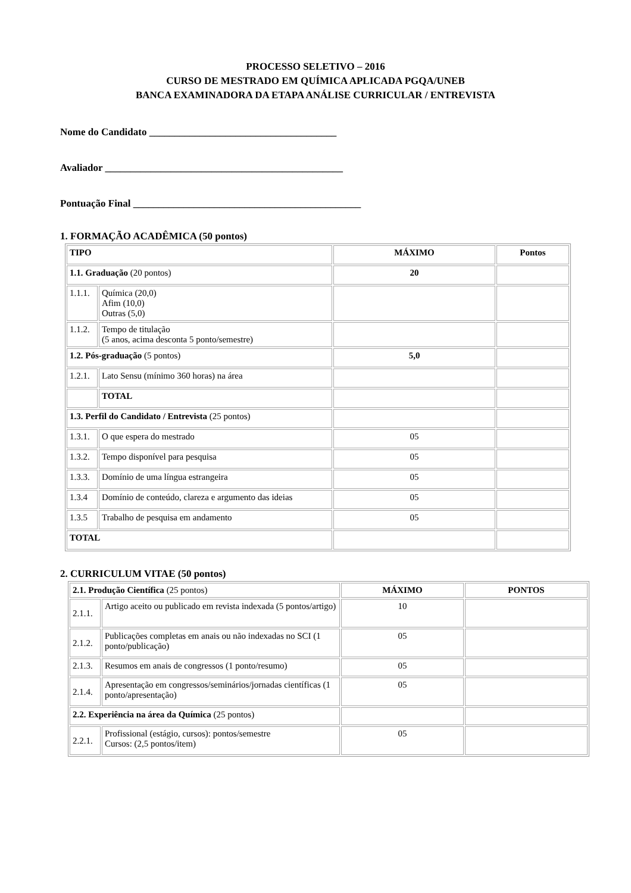PROCESSO SELETIVO – 2016
CURSO DE MESTRADO EM QUÍMICA APLICADA PGQA/UNEB
BANCA EXAMINADORA DA ETAPA ANÁLISE CURRICULAR / ENTREVISTA
Nome do Candidato _____________________________________
Avaliador _______________________________________________
Pontuação Final _____________________________________________
1. FORMAÇÃO ACADÊMICA (50 pontos)
| TIPO | | MÁXIMO | Pontos |
| --- | --- | --- | --- |
| 1.1. Graduação (20 pontos) | | 20 | |
| 1.1.1. | Química (20,0) Afim (10,0) Outras (5,0) | | |
| 1.1.2. | Tempo de titulação (5 anos, acima desconta 5 ponto/semestre) | | |
| 1.2. Pós-graduação (5 pontos) | | 5,0 | |
| 1.2.1. | Lato Sensu (mínimo 360 horas) na área | | |
| | TOTAL | | |
| 1.3. Perfil do Candidato / Entrevista (25 pontos) | | | |
| 1.3.1. | O que espera do mestrado | 05 | |
| 1.3.2. | Tempo disponível para pesquisa | 05 | |
| 1.3.3. | Domínio de uma língua estrangeira | 05 | |
| 1.3.4 | Domínio de conteúdo, clareza e argumento das ideias | 05 | |
| 1.3.5 | Trabalho de pesquisa em andamento | 05 | |
| TOTAL | | | |
2. CURRICULUM VITAE (50 pontos)
| 2.1. Produção Científica (25 pontos) | | MÁXIMO | PONTOS |
| --- | --- | --- | --- |
| 2.1.1. | Artigo aceito ou publicado em revista indexada (5 pontos/artigo) | 10 | |
| 2.1.2. | Publicações completas em anais ou não indexadas no SCI (1 ponto/publicação) | 05 | |
| 2.1.3. | Resumos em anais de congressos (1 ponto/resumo) | 05 | |
| 2.1.4. | Apresentação em congressos/seminários/jornadas científicas (1 ponto/apresentação) | 05 | |
| 2.2. Experiência na área da Química (25 pontos) | | | |
| 2.2.1. | Profissional (estágio, cursos): pontos/semestre Cursos: (2,5 pontos/item) | 05 | |